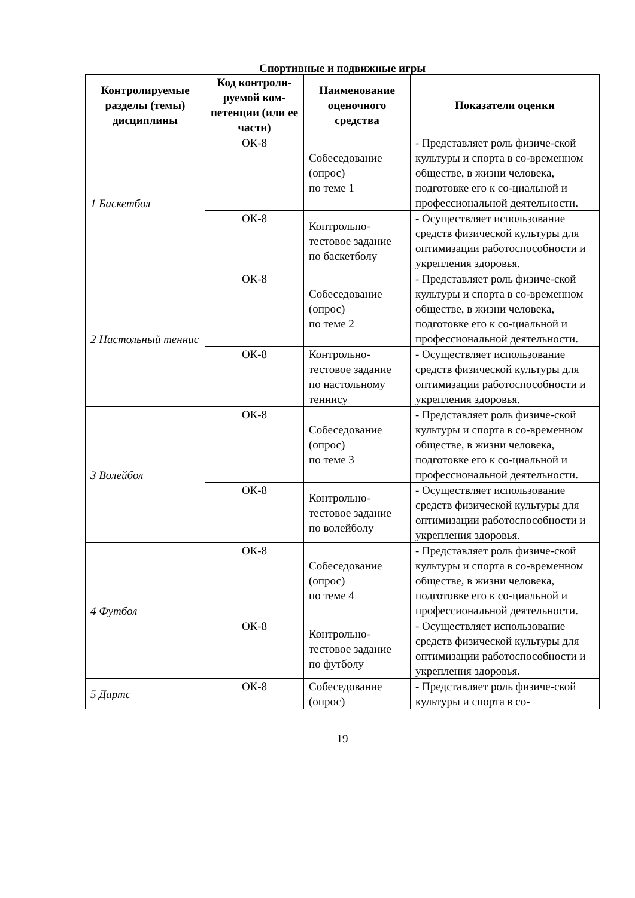Спортивные и подвижные игры
| Контролируемые разделы (темы) дисциплины | Код контроли-руемой ком-петенции (или ее части) | Наименование оценочного средства | Показатели оценки |
| --- | --- | --- | --- |
| 1 Баскетбол | ОК-8 | Собеседование (опрос) по теме 1 | - Представляет роль физиче-ской культуры и спорта в со-временном обществе, в жизни человека, подготовке его к со-циальной и профессиональной деятельности. |
| | ОК-8 | Контрольно-тестовое задание по баскетболу | - Осуществляет использование средств физической культуры для оптимизации работоспособности и укрепления здоровья. |
| 2 Настольный теннис | ОК-8 | Собеседование (опрос) по теме 2 | - Представляет роль физиче-ской культуры и спорта в со-временном обществе, в жизни человека, подготовке его к со-циальной и профессиональной деятельности. |
| | ОК-8 | Контрольно-тестовое задание по настольному теннису | - Осуществляет использование средств физической культуры для оптимизации работоспособности и укрепления здоровья. |
| 3 Волейбол | ОК-8 | Собеседование (опрос) по теме 3 | - Представляет роль физиче-ской культуры и спорта в со-временном обществе, в жизни человека, подготовке его к со-циальной и профессиональной деятельности. |
| | ОК-8 | Контрольно-тестовое задание по волейболу | - Осуществляет использование средств физической культуры для оптимизации работоспособности и укрепления здоровья. |
| 4 Футбол | ОК-8 | Собеседование (опрос) по теме 4 | - Представляет роль физиче-ской культуры и спорта в со-временном обществе, в жизни человека, подготовке его к со-циальной и профессиональной деятельности. |
| | ОК-8 | Контрольно-тестовое задание по футболу | - Осуществляет использование средств физической культуры для оптимизации работоспособности и укрепления здоровья. |
| 5 Дартс | ОК-8 | Собеседование (опрос) | - Представляет роль физиче-ской культуры и спорта в со- |
19